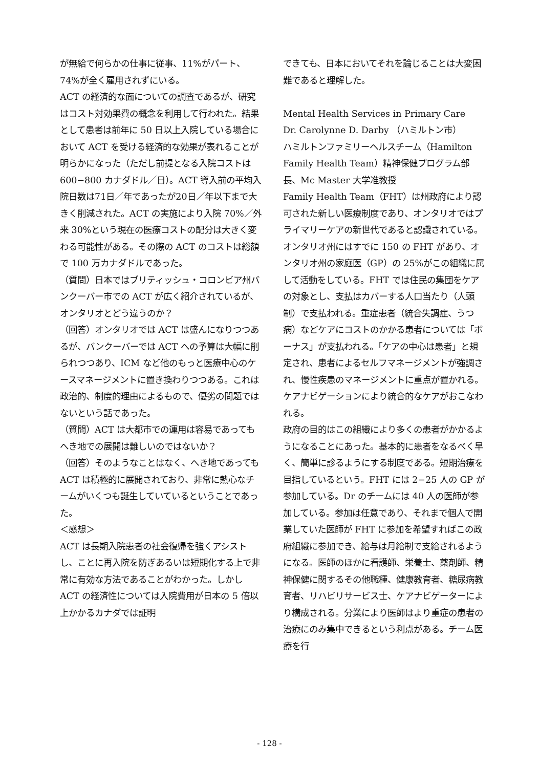が無給で何らかの仕事に従事、11%がパート、74%が全く雇用されずにいる。
ACT の経済的な面についての調査であるが、研究はコスト対効果費の概念を利用して行われた。結果として患者は前年に 50 日以上入院している場合において ACT を受ける経済的な効果が表れることが明らかになった（ただし前提となる入院コストは 600−800 カナダドル／日）。ACT 導入前の平均入院日数は71日／年であったが20日／年以下まで大きく削減された。ACT の実施により入院 70%／外来 30%という現在の医療コストの配分は大きく変わる可能性がある。その際の ACT のコストは総額で 100 万カナダドルであった。
（質問）日本ではブリティッシュ・コロンビア州バンクーバー市での ACT が広く紹介されているが、オンタリオとどう違うのか？
（回答）オンタリオでは ACT は盛んになりつつあるが、バンクーバーでは ACT への予算は大幅に削られつつあり、ICM など他のもっと医療中心のケースマネージメントに置き換わりつつある。これは政治的、制度的理由によるもので、優劣の問題ではないという話であった。
（質問）ACT は大都市での運用は容易であってもへき地での展開は難しいのではないか？
（回答）そのようなことはなく、へき地であっても ACT は積極的に展開されており、非常に熱心なチームがいくつも誕生していているということであった。
＜感想＞
ACT は長期入院患者の社会復帰を強くアシストし、ことに再入院を防ぎあるいは短期化する上で非常に有効な方法であることがわかった。しかし ACT の経済性については入院費用が日本の 5 倍以上かかるカナダでは証明
できても、日本においてそれを論じることは大変困難であると理解した。
Mental Health Services in Primary Care
Dr. Carolynne D. Darby （ハミルトン市）
ハミルトンファミリーヘルスチーム（Hamilton Family Health Team）精神保健プログラム部長、Mc Master 大学准教授
Family Health Team（FHT）は州政府により認可された新しい医療制度であり、オンタリオではプライマリーケアの新世代であると認識されている。オンタリオ州にはすでに 150 の FHT があり、オンタリオ州の家庭医（GP）の 25%がこの組織に属して活動をしている。FHT では住民の集団をケアの対象とし、支払はカバーする人口当たり（人頭制）で支払われる。重症患者（統合失調症、うつ病）などケアにコストのかかる患者については「ボーナス」が支払われる。「ケアの中心は患者」と規定され、患者によるセルフマネージメントが強調され、慢性疾患のマネージメントに重点が置かれる。ケアナビゲーションにより統合的なケアがおこなわれる。
政府の目的はこの組織により多くの患者がかかるようになることにあった。基本的に患者をなるべく早く、簡単に診るようにする制度である。短期治療を目指しているという。FHT には 2−25 人の GP が参加している。Dr のチームには 40 人の医師が参加している。参加は任意であり、それまで個人で開業していた医師が FHT に参加を希望すればこの政府組織に参加でき、給与は月給制で支給されるようになる。医師のほかに看護師、栄養士、薬剤師、精神保健に関するその他職種、健康教育者、糖尿病教育者、リハビリサービス士、ケアナビゲーターにより構成される。分業により医師はより重症の患者の治療にのみ集中できるという利点がある。チーム医療を行
- 128 -